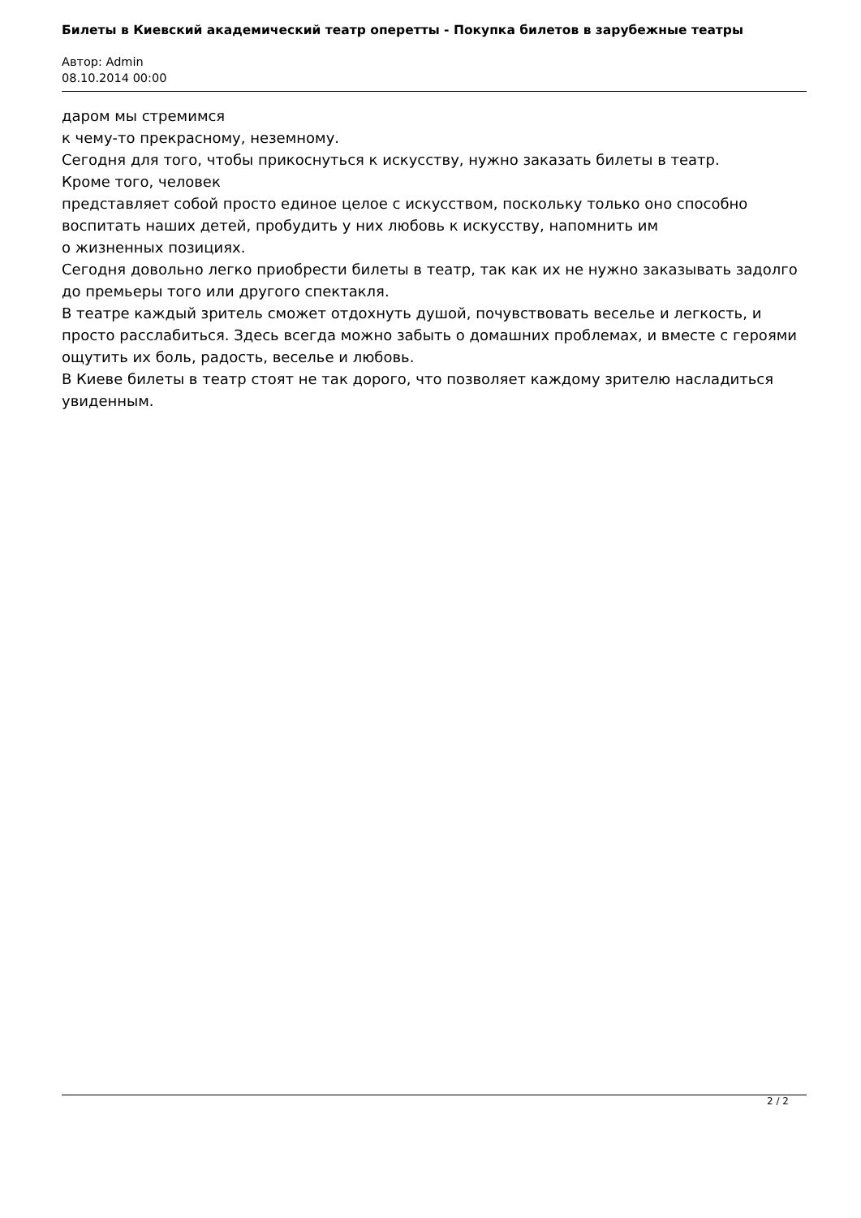Билеты в Киевский академический театр оперетты - Покупка билетов в зарубежные театры
Автор: Admin
08.10.2014 00:00
даром мы стремимся
к чему-то прекрасному, неземному.
Сегодня для того, чтобы прикоснуться к искусству, нужно заказать билеты в театр.
Кроме того, человек
представляет собой просто единое целое с искусством, поскольку только оно способно воспитать наших детей, пробудить у них любовь к искусству, напомнить им
о жизненных позициях.
Сегодня довольно легко приобрести билеты в театр, так как их не нужно заказывать задолго до премьеры того или другого спектакля.
В театре каждый зритель сможет отдохнуть душой, почувствовать веселье и легкость, и просто расслабиться. Здесь всегда можно забыть о домашних проблемах, и вместе с героями ощутить их боль, радость, веселье и любовь.
В Киеве билеты в театр стоят не так дорого, что позволяет каждому зрителю насладиться увиденным.
2 / 2